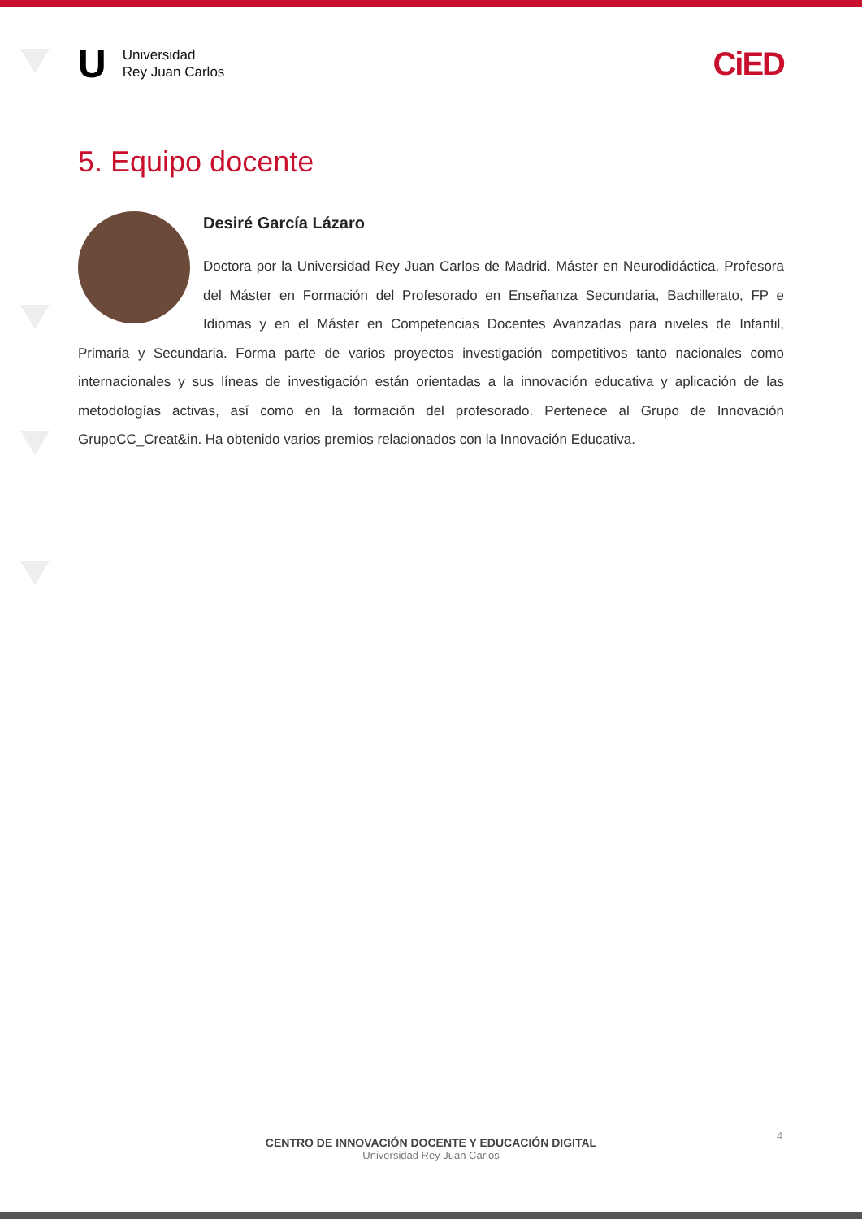U
Universidad
Rey Juan Carlos
CiED
5. Equipo docente
Desiré García Lázaro
Doctora por la Universidad Rey Juan Carlos de Madrid. Máster en Neurodidáctica. Profesora del Máster en Formación del Profesorado en Enseñanza Secundaria, Bachillerato, FP e Idiomas y en el Máster en Competencias Docentes Avanzadas para niveles de Infantil, Primaria y Secundaria. Forma parte de varios proyectos investigación competitivos tanto nacionales como internacionales y sus líneas de investigación están orientadas a la innovación educativa y aplicación de las metodologías activas, así como en la formación del profesorado. Pertenece al Grupo de Innovación GrupoCC_Creat&in. Ha obtenido varios premios relacionados con la Innovación Educativa.
4
CENTRO DE INNOVACIÓN DOCENTE Y EDUCACIÓN DIGITAL
Universidad Rey Juan Carlos